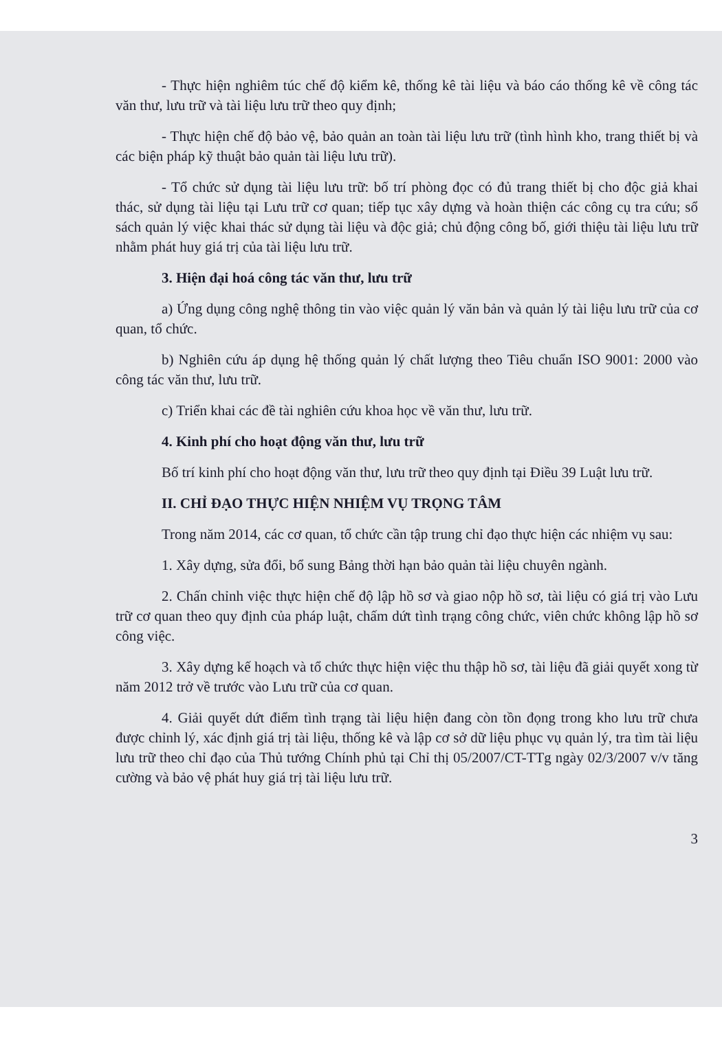- Thực hiện nghiêm túc chế độ kiểm kê, thống kê tài liệu và báo cáo thống kê về công tác văn thư, lưu trữ và tài liệu lưu trữ theo quy định;
- Thực hiện chế độ bảo vệ, bảo quản an toàn tài liệu lưu trữ (tình hình kho, trang thiết bị và các biện pháp kỹ thuật bảo quản tài liệu lưu trữ).
- Tổ chức sử dụng tài liệu lưu trữ: bố trí phòng đọc có đủ trang thiết bị cho độc giả khai thác, sử dụng tài liệu tại Lưu trữ cơ quan; tiếp tục xây dựng và hoàn thiện các công cụ tra cứu; sổ sách quản lý việc khai thác sử dụng tài liệu và độc giả; chủ động công bố, giới thiệu tài liệu lưu trữ nhằm phát huy giá trị của tài liệu lưu trữ.
3. Hiện đại hoá công tác văn thư, lưu trữ
a) Ứng dụng công nghệ thông tin vào việc quản lý văn bản và quản lý tài liệu lưu trữ của cơ quan, tổ chức.
b) Nghiên cứu áp dụng hệ thống quản lý chất lượng theo Tiêu chuẩn ISO 9001: 2000 vào công tác văn thư, lưu trữ.
c) Triển khai các đề tài nghiên cứu khoa học về văn thư, lưu trữ.
4. Kinh phí cho hoạt động văn thư, lưu trữ
Bố trí kinh phí cho hoạt động văn thư, lưu trữ theo quy định tại Điều 39 Luật lưu trữ.
II. CHỈ ĐẠO THỰC HIỆN NHIỆM VỤ TRỌNG TÂM
Trong năm 2014, các cơ quan, tổ chức cần tập trung chỉ đạo thực hiện các nhiệm vụ sau:
1. Xây dựng, sửa đổi, bổ sung Bảng thời hạn bảo quản tài liệu chuyên ngành.
2. Chấn chỉnh việc thực hiện chế độ lập hồ sơ và giao nộp hồ sơ, tài liệu có giá trị vào Lưu trữ cơ quan theo quy định của pháp luật, chấm dứt tình trạng công chức, viên chức không lập hồ sơ công việc.
3. Xây dựng kế hoạch và tổ chức thực hiện việc thu thập hồ sơ, tài liệu đã giải quyết xong từ năm 2012 trở về trước vào Lưu trữ của cơ quan.
4. Giải quyết dứt điểm tình trạng tài liệu hiện đang còn tồn đọng trong kho lưu trữ chưa được chỉnh lý, xác định giá trị tài liệu, thống kê và lập cơ sở dữ liệu phục vụ quản lý, tra tìm tài liệu lưu trữ theo chỉ đạo của Thủ tướng Chính phủ tại Chỉ thị 05/2007/CT-TTg ngày 02/3/2007 v/v tăng cường và bảo vệ phát huy giá trị tài liệu lưu trữ.
3